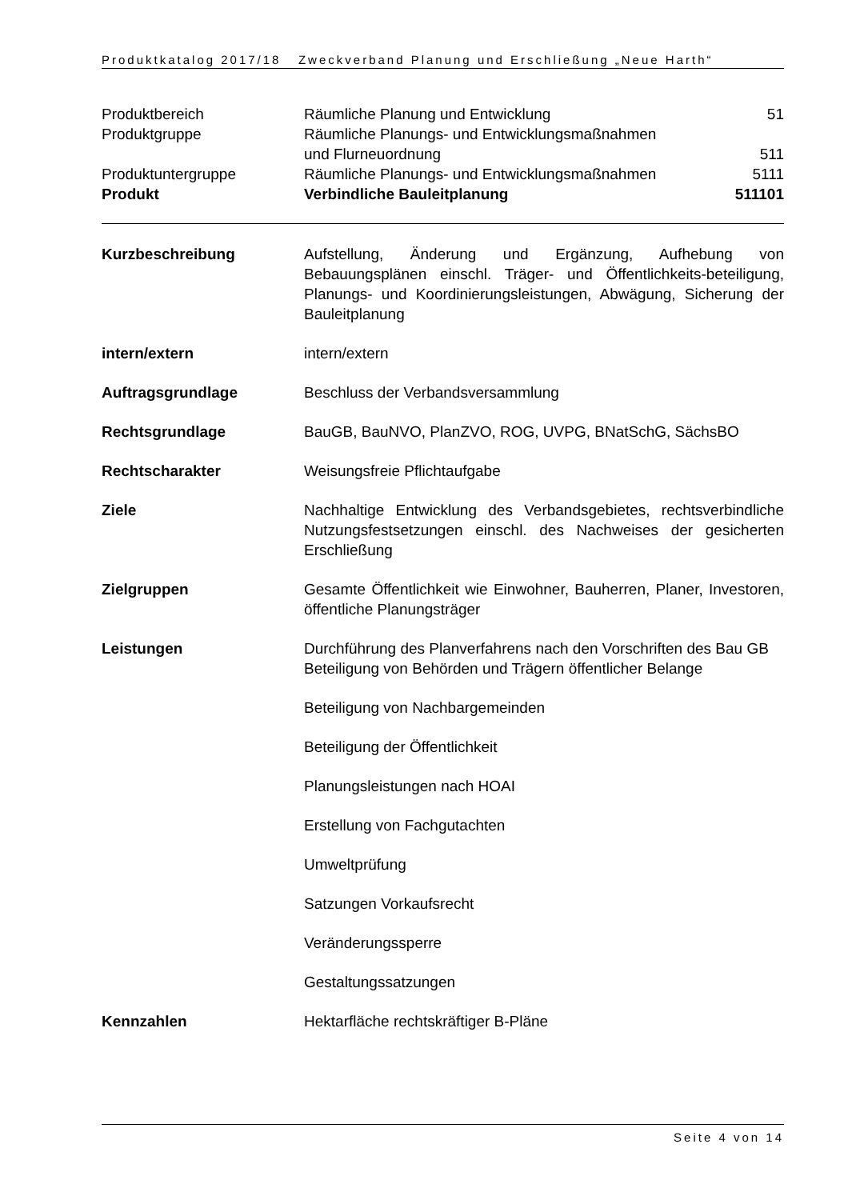Produktkatalog 2017/18 Zweckverband Planung und Erschließung „Neue Harth“
| Produktbereich | Räumliche Planung und Entwicklung | 51 |
| Produktgruppe | Räumliche Planungs- und Entwicklungsmaßnahmen und Flurneuordnung | 511 |
| Produktuntergruppe | Räumliche Planungs- und Entwicklungsmaßnahmen | 5111 |
| Produkt | Verbindliche Bauleitplanung | 511101 |
Kurzbeschreibung Aufstellung, Änderung und Ergänzung, Aufhebung von Bebauungsplänen einschl. Träger- und Öffentlichkeits-beteiligung, Planungs- und Koordinierungsleistungen, Abwägung, Sicherung der Bauleitplanung
intern/extern intern/extern
Auftragsgrundlage Beschluss der Verbandsversammlung
Rechtsgrundlage BauGB, BauNVO, PlanZVO, ROG, UVPG, BNatSchG, SächsBO
Rechtscharakter Weisungsfreie Pflichtaufgabe
Ziele Nachhaltige Entwicklung des Verbandsgebietes, rechtsverbindliche Nutzungsfestsetzungen einschl. des Nachweises der gesicherten Erschließung
Zielgruppen Gesamte Öffentlichkeit wie Einwohner, Bauherren, Planer, Investoren, öffentliche Planungsträger
Leistungen Durchführung des Planverfahrens nach den Vorschriften des Bau GB
Beteiligung von Behörden und Trägern öffentlicher Belange
Beteiligung von Nachbargemeinden
Beteiligung der Öffentlichkeit
Planungsleistungen nach HOAI
Erstellung von Fachgutachten
Umweltprüfung
Satzungen Vorkaufsrecht
Veränderungssperre
Gestaltungssatzungen
Kennzahlen Hektarfläche rechtskräftiger B-Pläne
Seite 4 von 14